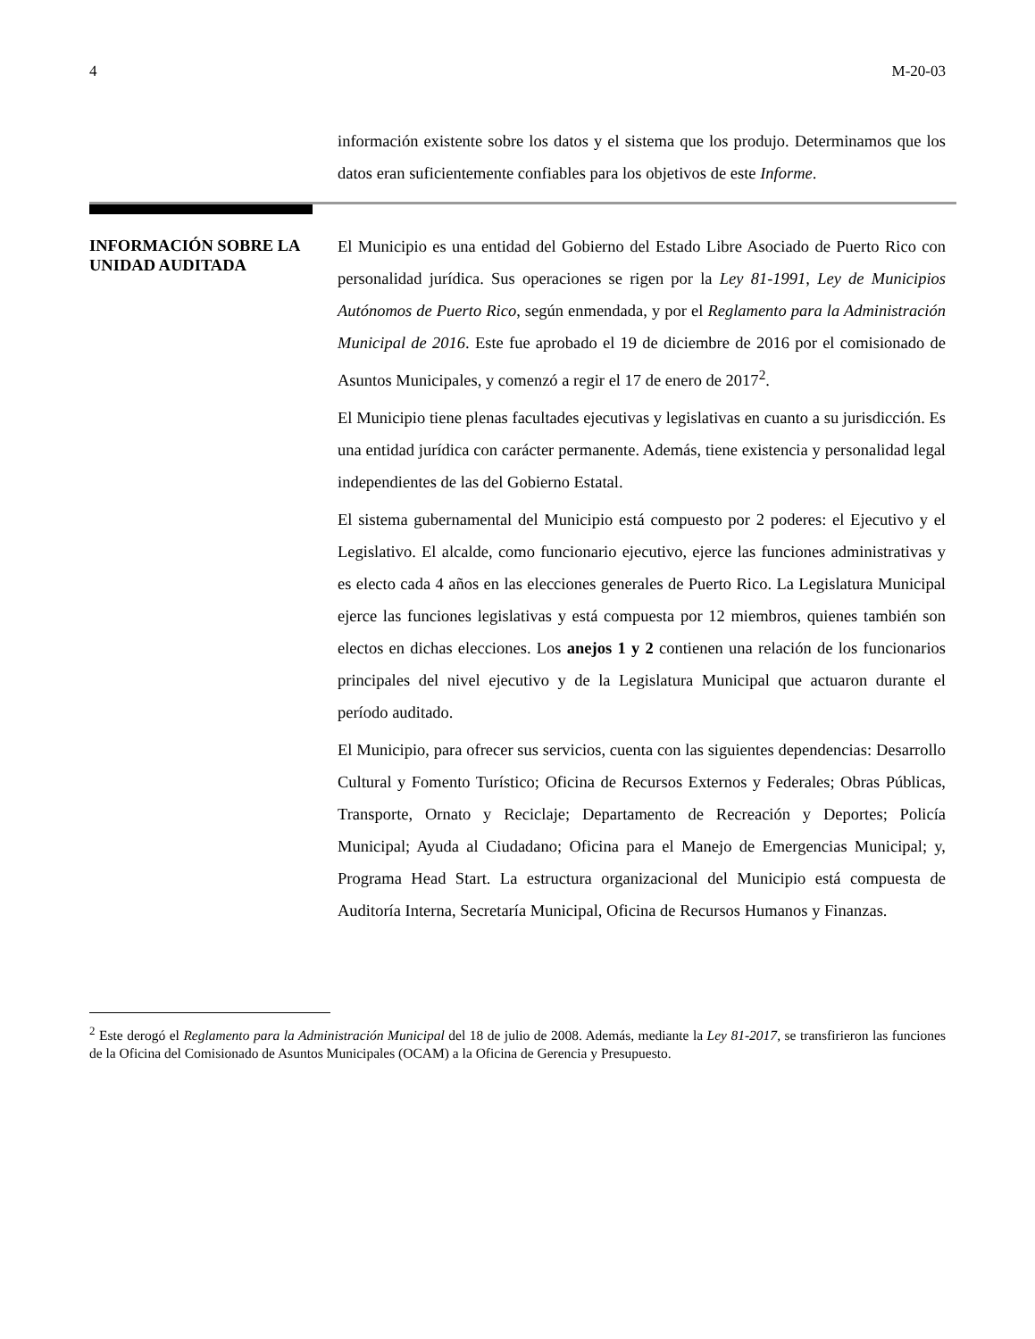4 M-20-03
información existente sobre los datos y el sistema que los produjo. Determinamos que los datos eran suficientemente confiables para los objetivos de este Informe.
INFORMACIÓN SOBRE LA UNIDAD AUDITADA
El Municipio es una entidad del Gobierno del Estado Libre Asociado de Puerto Rico con personalidad jurídica. Sus operaciones se rigen por la Ley 81-1991, Ley de Municipios Autónomos de Puerto Rico, según enmendada, y por el Reglamento para la Administración Municipal de 2016. Este fue aprobado el 19 de diciembre de 2016 por el comisionado de Asuntos Municipales, y comenzó a regir el 17 de enero de 2017<sup>2</sup>.
El Municipio tiene plenas facultades ejecutivas y legislativas en cuanto a su jurisdicción. Es una entidad jurídica con carácter permanente. Además, tiene existencia y personalidad legal independientes de las del Gobierno Estatal.
El sistema gubernamental del Municipio está compuesto por 2 poderes: el Ejecutivo y el Legislativo. El alcalde, como funcionario ejecutivo, ejerce las funciones administrativas y es electo cada 4 años en las elecciones generales de Puerto Rico. La Legislatura Municipal ejerce las funciones legislativas y está compuesta por 12 miembros, quienes también son electos en dichas elecciones. Los anejos 1 y 2 contienen una relación de los funcionarios principales del nivel ejecutivo y de la Legislatura Municipal que actuaron durante el período auditado.
El Municipio, para ofrecer sus servicios, cuenta con las siguientes dependencias: Desarrollo Cultural y Fomento Turístico; Oficina de Recursos Externos y Federales; Obras Públicas, Transporte, Ornato y Reciclaje; Departamento de Recreación y Deportes; Policía Municipal; Ayuda al Ciudadano; Oficina para el Manejo de Emergencias Municipal; y, Programa Head Start. La estructura organizacional del Municipio está compuesta de Auditoría Interna, Secretaría Municipal, Oficina de Recursos Humanos y Finanzas.
<sup>2</sup> Este derogó el Reglamento para la Administración Municipal del 18 de julio de 2008. Además, mediante la Ley 81-2017, se transfirieron las funciones de la Oficina del Comisionado de Asuntos Municipales (OCAM) a la Oficina de Gerencia y Presupuesto.